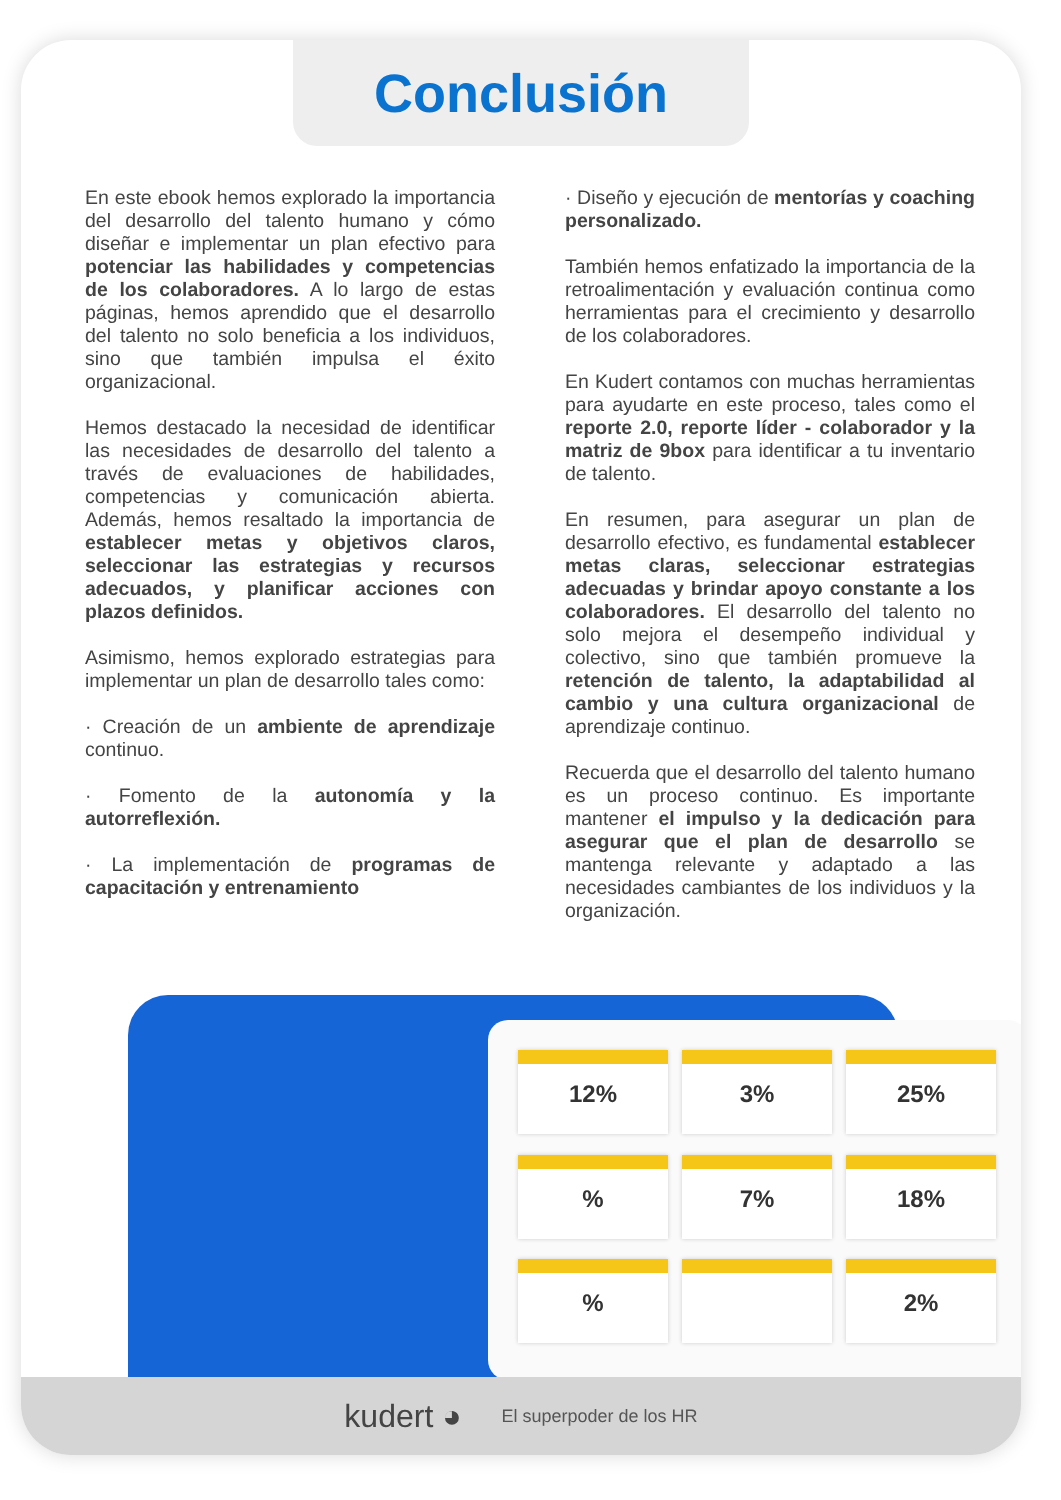Conclusión
En este ebook hemos explorado la importancia del desarrollo del talento humano y cómo diseñar e implementar un plan efectivo para potenciar las habilidades y competencias de los colaboradores. A lo largo de estas páginas, hemos aprendido que el desarrollo del talento no solo beneficia a los individuos, sino que también impulsa el éxito organizacional.
Hemos destacado la necesidad de identificar las necesidades de desarrollo del talento a través de evaluaciones de habilidades, competencias y comunicación abierta. Además, hemos resaltado la importancia de establecer metas y objetivos claros, seleccionar las estrategias y recursos adecuados, y planificar acciones con plazos definidos.
Asimismo, hemos explorado estrategias para implementar un plan de desarrollo tales como:
· Creación de un ambiente de aprendizaje continuo.
· Fomento de la autonomía y la autorreflexión.
· La implementación de programas de capacitación y entrenamiento
· Diseño y ejecución de mentorías y coaching personalizado.
También hemos enfatizado la importancia de la retroalimentación y evaluación continua como herramientas para el crecimiento y desarrollo de los colaboradores.
En Kudert contamos con muchas herramientas para ayudarte en este proceso, tales como el reporte 2.0, reporte líder - colaborador y la matriz de 9box para identificar a tu inventario de talento.
En resumen, para asegurar un plan de desarrollo efectivo, es fundamental establecer metas claras, seleccionar estrategias adecuadas y brindar apoyo constante a los colaboradores. El desarrollo del talento no solo mejora el desempeño individual y colectivo, sino que también promueve la retención de talento, la adaptabilidad al cambio y una cultura organizacional de aprendizaje continuo.
Recuerda que el desarrollo del talento humano es un proceso continuo. Es importante mantener el impulso y la dedicación para asegurar que el plan de desarrollo se mantenga relevante y adaptado a las necesidades cambiantes de los individuos y la organización.
12%
3%
25%
%
7%
18%
%
2%
kudert ◕ El superpoder de los HR